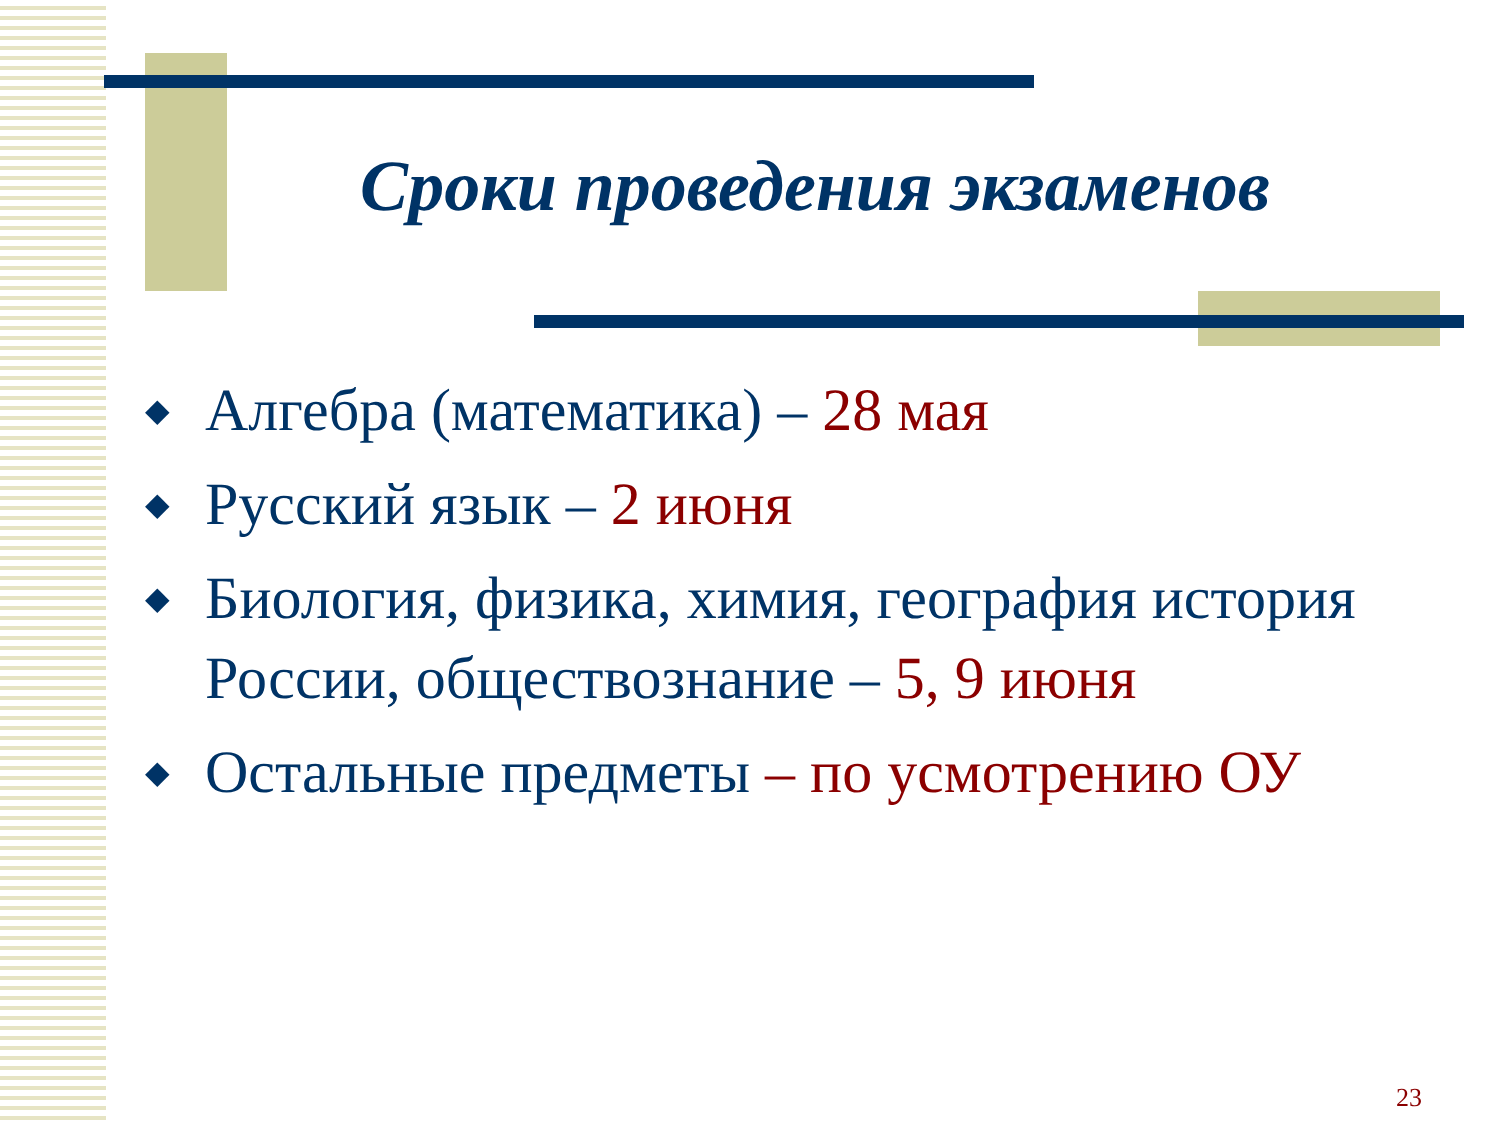Сроки проведения экзаменов
◆ Алгебра (математика) – 28 мая
◆ Русский язык – 2 июня
◆ Биология, физика, химия, география история России, обществознание – 5, 9 июня
◆ Остальные предметы – по усмотрению ОУ
23